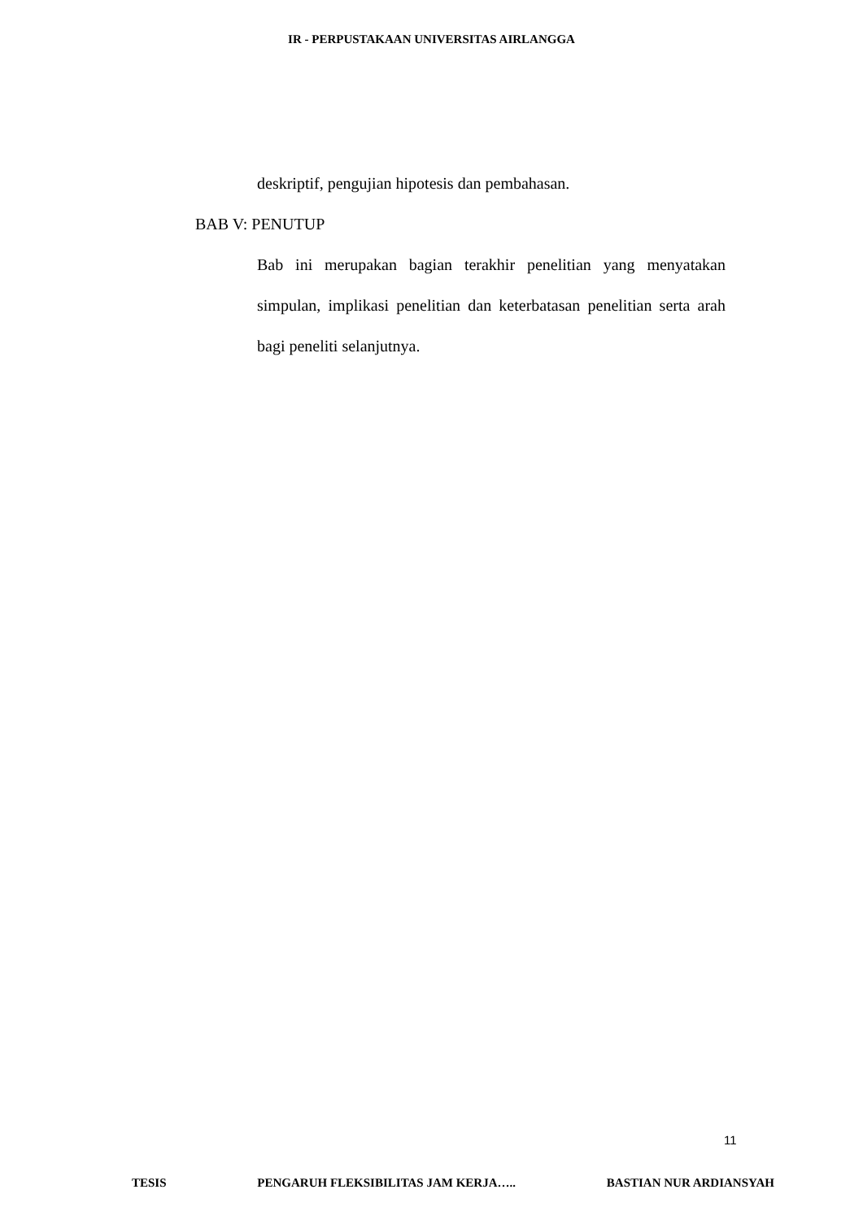IR - PERPUSTAKAAN UNIVERSITAS AIRLANGGA
deskriptif, pengujian hipotesis dan pembahasan.
BAB V: PENUTUP
Bab ini merupakan bagian terakhir penelitian yang menyatakan simpulan, implikasi penelitian dan keterbatasan penelitian serta arah bagi peneliti selanjutnya.
11
TESIS PENGARUH FLEKSIBILITAS JAM KERJA….. BASTIAN NUR ARDIANSYAH